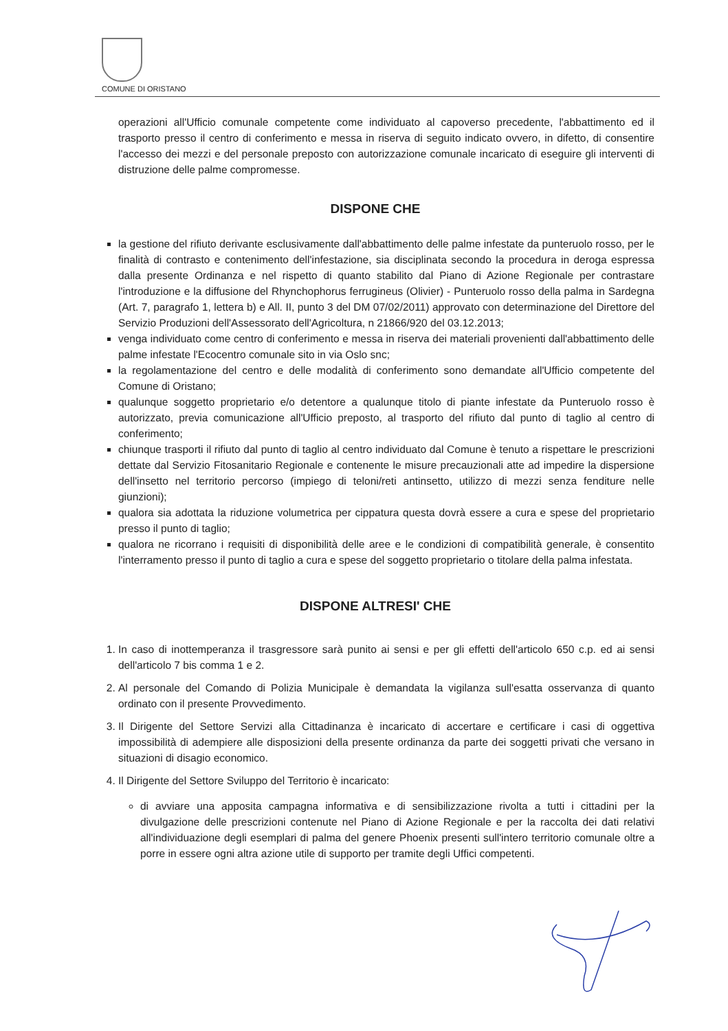COMUNE DI ORISTANO
operazioni all'Ufficio comunale competente come individuato al capoverso precedente, l'abbattimento ed il trasporto presso il centro di conferimento e messa in riserva di seguito indicato ovvero, in difetto, di consentire l'accesso dei mezzi e del personale preposto con autorizzazione comunale incaricato di eseguire gli interventi di distruzione delle palme compromesse.
DISPONE CHE
la gestione del rifiuto derivante esclusivamente dall'abbattimento delle palme infestate da punteruolo rosso, per le finalità di contrasto e contenimento dell'infestazione, sia disciplinata secondo la procedura in deroga espressa dalla presente Ordinanza e nel rispetto di quanto stabilito dal Piano di Azione Regionale per contrastare l'introduzione e la diffusione del Rhynchophorus ferrugineus (Olivier) - Punteruolo rosso della palma in Sardegna (Art. 7, paragrafo 1, lettera b) e All. II, punto 3 del DM 07/02/2011) approvato con determinazione del Direttore del Servizio Produzioni dell'Assessorato dell'Agricoltura, n 21866/920 del 03.12.2013;
venga individuato come centro di conferimento e messa in riserva dei materiali provenienti dall'abbattimento delle palme infestate l'Ecocentro comunale sito in via Oslo snc;
la regolamentazione del centro e delle modalità di conferimento sono demandate all'Ufficio competente del Comune di Oristano;
qualunque soggetto proprietario e/o detentore a qualunque titolo di piante infestate da Punteruolo rosso è autorizzato, previa comunicazione all'Ufficio preposto, al trasporto del rifiuto dal punto di taglio al centro di conferimento;
chiunque trasporti il rifiuto dal punto di taglio al centro individuato dal Comune è tenuto a rispettare le prescrizioni dettate dal Servizio Fitosanitario Regionale e contenente le misure precauzionali atte ad impedire la dispersione dell'insetto nel territorio percorso (impiego di teloni/reti antinsetto, utilizzo di mezzi senza fenditure nelle giunzioni);
qualora sia adottata la riduzione volumetrica per cippatura questa dovrà essere a cura e spese del proprietario presso il punto di taglio;
qualora ne ricorrano i requisiti di disponibilità delle aree e le condizioni di compatibilità generale, è consentito l'interramento presso il punto di taglio a cura e spese del soggetto proprietario o titolare della palma infestata.
DISPONE ALTRESI' CHE
1. In caso di inottemperanza il trasgressore sarà punito ai sensi e per gli effetti dell'articolo 650 c.p. ed ai sensi dell'articolo 7 bis comma 1 e 2.
2. Al personale del Comando di Polizia Municipale è demandata la vigilanza sull'esatta osservanza di quanto ordinato con il presente Provvedimento.
3. Il Dirigente del Settore Servizi alla Cittadinanza è incaricato di accertare e certificare i casi di oggettiva impossibilità di adempiere alle disposizioni della presente ordinanza da parte dei soggetti privati che versano in situazioni di disagio economico.
4. Il Dirigente del Settore Sviluppo del Territorio è incaricato:
di avviare una apposita campagna informativa e di sensibilizzazione rivolta a tutti i cittadini per la divulgazione delle prescrizioni contenute nel Piano di Azione Regionale e per la raccolta dei dati relativi all'individuazione degli esemplari di palma del genere Phoenix presenti sull'intero territorio comunale oltre a porre in essere ogni altra azione utile di supporto per tramite degli Uffici competenti.